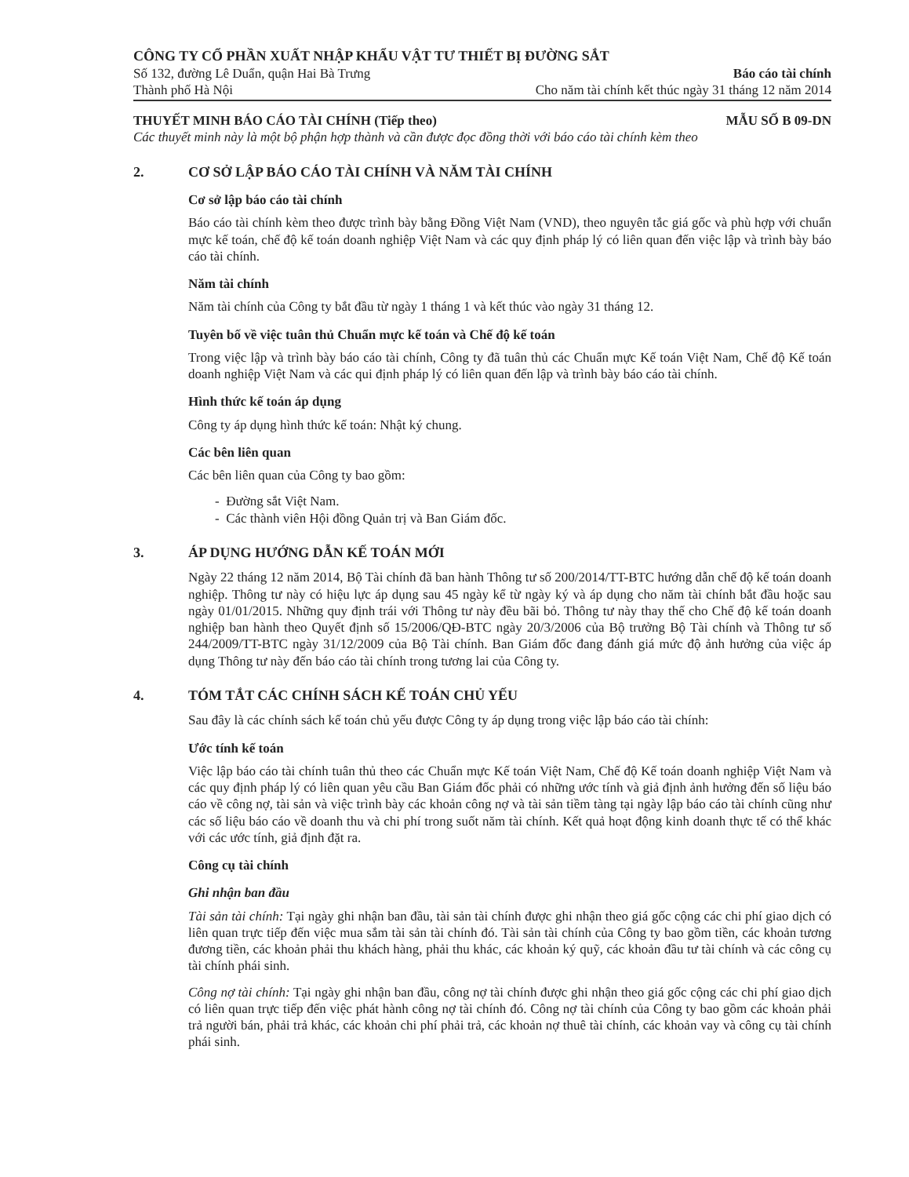CÔNG TY CỔ PHẦN XUẤT NHẬP KHẨU VẬT TƯ THIẾT BỊ ĐƯỜNG SẮT
Số 132, đường Lê Duẩn, quận Hai Bà Trưng
Thành phố Hà Nội
Báo cáo tài chính
Cho năm tài chính kết thúc ngày 31 tháng 12 năm 2014
THUYẾT MINH BÁO CÁO TÀI CHÍNH (Tiếp theo) MẪU SỐ B 09-DN
Các thuyết minh này là một bộ phận hợp thành và cần được đọc đồng thời với báo cáo tài chính kèm theo
2. CƠ SỞ LẬP BÁO CÁO TÀI CHÍNH VÀ NĂM TÀI CHÍNH
Cơ sở lập báo cáo tài chính
Báo cáo tài chính kèm theo được trình bày bằng Đồng Việt Nam (VND), theo nguyên tắc giá gốc và phù hợp với chuẩn mực kế toán, chế độ kế toán doanh nghiệp Việt Nam và các quy định pháp lý có liên quan đến việc lập và trình bày báo cáo tài chính.
Năm tài chính
Năm tài chính của Công ty bắt đầu từ ngày 1 tháng 1 và kết thúc vào ngày 31 tháng 12.
Tuyên bố về việc tuân thủ Chuẩn mực kế toán và Chế độ kế toán
Trong việc lập và trình bày báo cáo tài chính, Công ty đã tuân thủ các Chuẩn mực Kế toán Việt Nam, Chế độ Kế toán doanh nghiệp Việt Nam và các qui định pháp lý có liên quan đến lập và trình bày báo cáo tài chính.
Hình thức kế toán áp dụng
Công ty áp dụng hình thức kế toán: Nhật ký chung.
Các bên liên quan
Các bên liên quan của Công ty bao gồm:
- Đường sắt Việt Nam.
- Các thành viên Hội đồng Quản trị và Ban Giám đốc.
3. ÁP DỤNG HƯỚNG DẪN KẾ TOÁN MỚI
Ngày 22 tháng 12 năm 2014, Bộ Tài chính đã ban hành Thông tư số 200/2014/TT-BTC hướng dẫn chế độ kế toán doanh nghiệp. Thông tư này có hiệu lực áp dụng sau 45 ngày kể từ ngày ký và áp dụng cho năm tài chính bắt đầu hoặc sau ngày 01/01/2015. Những quy định trái với Thông tư này đều bãi bỏ. Thông tư này thay thế cho Chế độ kế toán doanh nghiệp ban hành theo Quyết định số 15/2006/QĐ-BTC ngày 20/3/2006 của Bộ trưởng Bộ Tài chính và Thông tư số 244/2009/TT-BTC ngày 31/12/2009 của Bộ Tài chính. Ban Giám đốc đang đánh giá mức độ ảnh hưởng của việc áp dụng Thông tư này đến báo cáo tài chính trong tương lai của Công ty.
4. TÓM TẮT CÁC CHÍNH SÁCH KẾ TOÁN CHỦ YẾU
Sau đây là các chính sách kế toán chủ yếu được Công ty áp dụng trong việc lập báo cáo tài chính:
Ước tính kế toán
Việc lập báo cáo tài chính tuân thủ theo các Chuẩn mực Kế toán Việt Nam, Chế độ Kế toán doanh nghiệp Việt Nam và các quy định pháp lý có liên quan yêu cầu Ban Giám đốc phải có những ước tính và giả định ảnh hưởng đến số liệu báo cáo về công nợ, tài sản và việc trình bày các khoản công nợ và tài sản tiềm tàng tại ngày lập báo cáo tài chính cũng như các số liệu báo cáo về doanh thu và chi phí trong suốt năm tài chính. Kết quả hoạt động kinh doanh thực tế có thể khác với các ước tính, giả định đặt ra.
Công cụ tài chính
Ghi nhận ban đầu
Tài sản tài chính: Tại ngày ghi nhận ban đầu, tài sản tài chính được ghi nhận theo giá gốc cộng các chi phí giao dịch có liên quan trực tiếp đến việc mua sắm tài sản tài chính đó. Tài sản tài chính của Công ty bao gồm tiền, các khoản tương đương tiền, các khoản phải thu khách hàng, phải thu khác, các khoản ký quỹ, các khoản đầu tư tài chính và các công cụ tài chính phái sinh.
Công nợ tài chính: Tại ngày ghi nhận ban đầu, công nợ tài chính được ghi nhận theo giá gốc cộng các chi phí giao dịch có liên quan trực tiếp đến việc phát hành công nợ tài chính đó. Công nợ tài chính của Công ty bao gồm các khoản phải trả người bán, phải trả khác, các khoản chi phí phải trả, các khoản nợ thuê tài chính, các khoản vay và công cụ tài chính phái sinh.